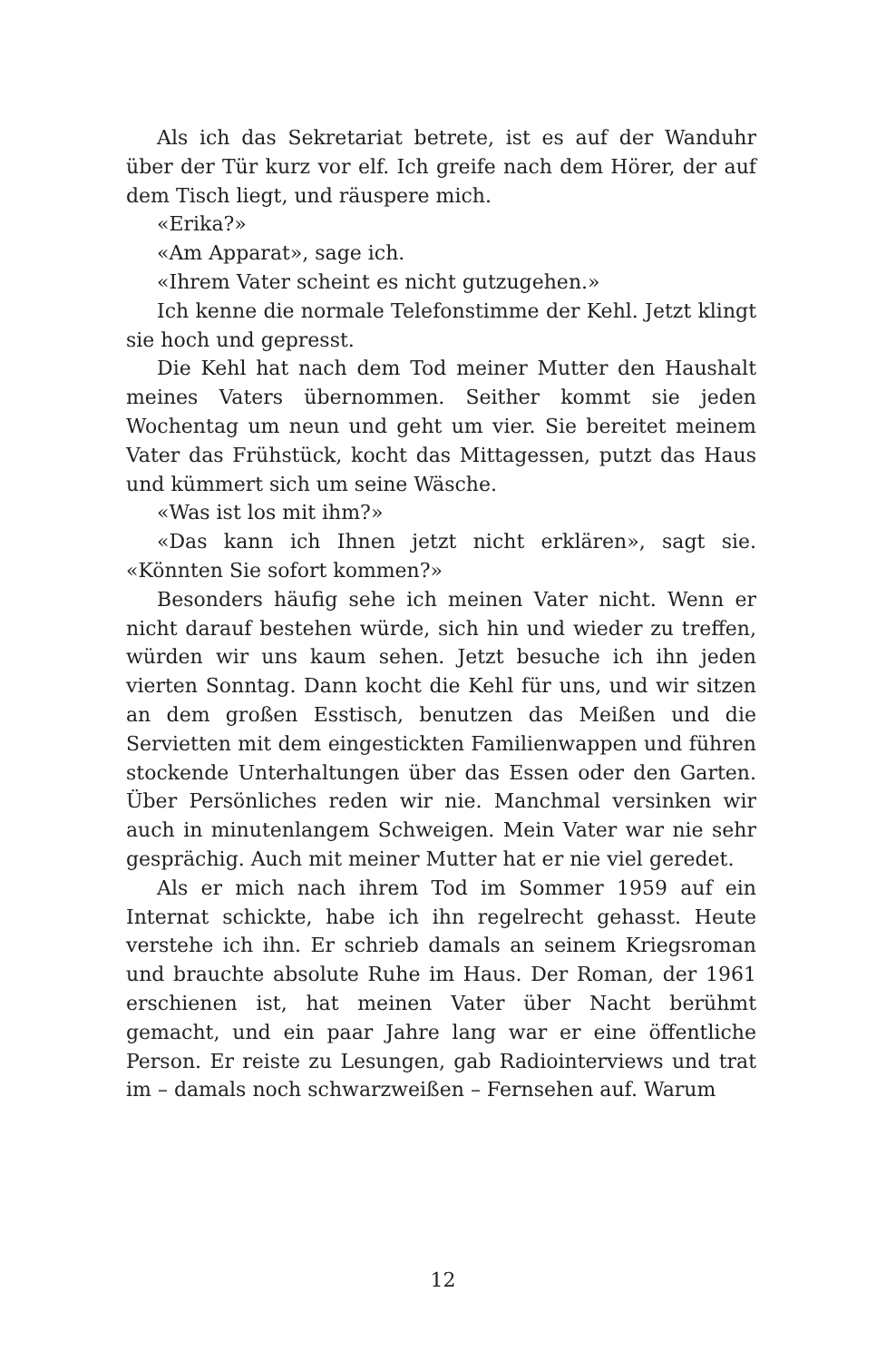Als ich das Sekretariat betrete, ist es auf der Wanduhr über der Tür kurz vor elf. Ich greife nach dem Hörer, der auf dem Tisch liegt, und räuspere mich.
«Erika?»
«Am Apparat», sage ich.
«Ihrem Vater scheint es nicht gutzugehen.»
Ich kenne die normale Telefonstimme der Kehl. Jetzt klingt sie hoch und gepresst.
Die Kehl hat nach dem Tod meiner Mutter den Haushalt meines Vaters übernommen. Seither kommt sie jeden Wochentag um neun und geht um vier. Sie bereitet meinem Vater das Frühstück, kocht das Mittagessen, putzt das Haus und kümmert sich um seine Wäsche.
«Was ist los mit ihm?»
«Das kann ich Ihnen jetzt nicht erklären», sagt sie. «Könnten Sie sofort kommen?»
Besonders häufig sehe ich meinen Vater nicht. Wenn er nicht darauf bestehen würde, sich hin und wieder zu treffen, würden wir uns kaum sehen. Jetzt besuche ich ihn jeden vierten Sonntag. Dann kocht die Kehl für uns, und wir sitzen an dem großen Esstisch, benutzen das Meißen und die Servietten mit dem eingestickten Familienwappen und führen stockende Unterhaltungen über das Essen oder den Garten. Über Persönliches reden wir nie. Manchmal versinken wir auch in minutenlangem Schweigen. Mein Vater war nie sehr gesprächig. Auch mit meiner Mutter hat er nie viel geredet.
Als er mich nach ihrem Tod im Sommer 1959 auf ein Internat schickte, habe ich ihn regelrecht gehasst. Heute verstehe ich ihn. Er schrieb damals an seinem Kriegsroman und brauchte absolute Ruhe im Haus. Der Roman, der 1961 erschienen ist, hat meinen Vater über Nacht berühmt gemacht, und ein paar Jahre lang war er eine öffentliche Person. Er reiste zu Lesungen, gab Radiointerviews und trat im – damals noch schwarzweißen – Fernsehen auf. Warum
12